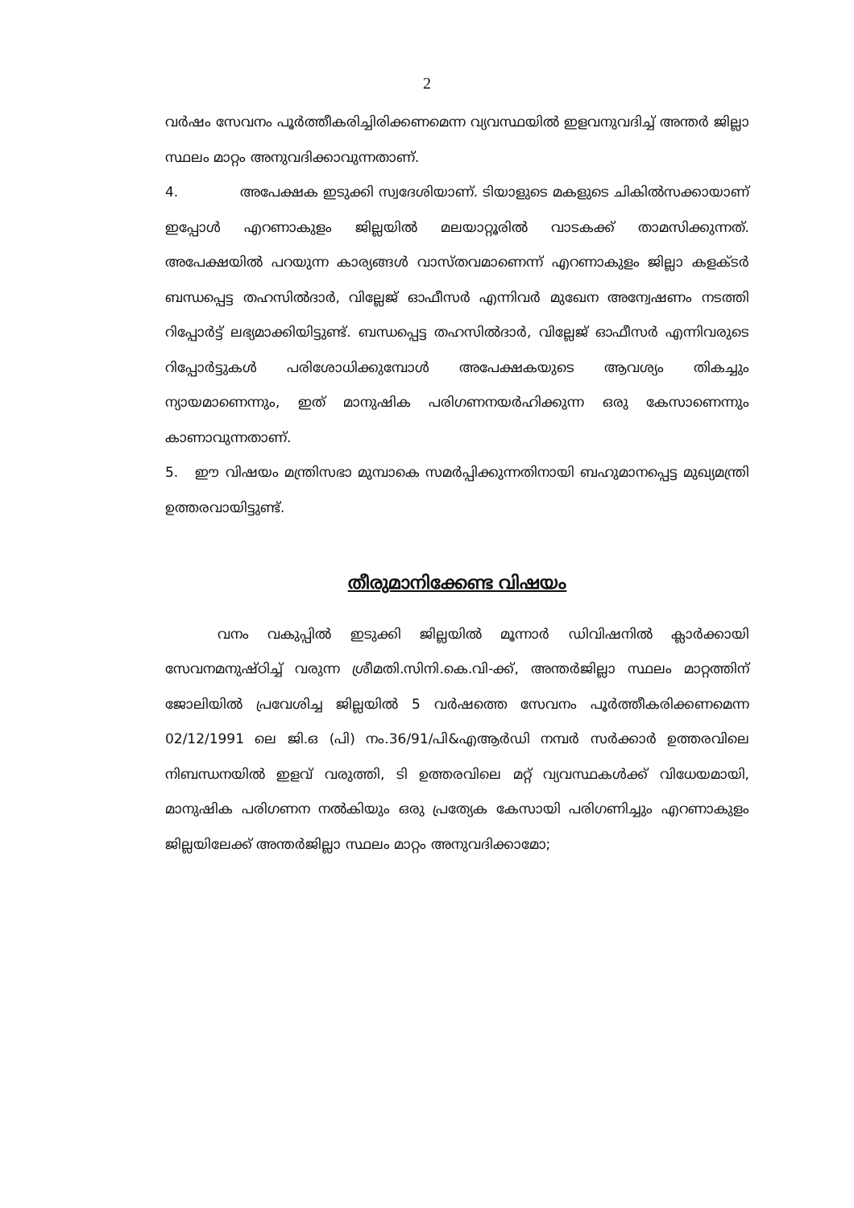2
വർഷം സേവനം പൂർത്തീകരിച്ചിരിക്കണമെന്ന വ്യവസ്ഥയിൽ ഇളവനുവദിച്ച് അന്തർ ജില്ലാ സ്ഥലം മാറ്റം അനുവദിക്കാവുന്നതാണ്.
4. അപേക്ഷക ഇടുക്കി സ്വദേശിയാണ്. ടിയാളുടെ മകളുടെ ചികിൽസക്കായാണ് ഇപ്പോൾ എറണാകുളം ജില്ലയിൽ മലയാറ്റൂരിൽ വാടകക്ക് താമസിക്കുന്നത്. അപേക്ഷയിൽ പറയുന്ന കാര്യങ്ങൾ വാസ്തവമാണെന്ന് എറണാകുളം ജില്ലാ കളക്ടർ ബന്ധപ്പെട്ട തഹസിൽദാർ, വില്ലേജ് ഓഫീസർ എന്നിവർ മുഖേന അന്വേഷണം നടത്തി റിപ്പോർട്ട് ലഭ്യമാക്കിയിട്ടുണ്ട്. ബന്ധപ്പെട്ട തഹസിൽദാർ, വില്ലേജ് ഓഫീസർ എന്നിവരുടെ റിപ്പോർട്ടുകൾ പരിശോധിക്കുമ്പോൾ അപേക്ഷകയുടെ ആവശ്യം തികച്ചും ന്യായമാണെന്നും, ഇത് മാനുഷിക പരിഗണനയർഹിക്കുന്ന ഒരു കേസാണെന്നും കാണാവുന്നതാണ്.
5. ഈ വിഷയം മന്ത്രിസഭാ മുമ്പാകെ സമർപ്പിക്കുന്നതിനായി ബഹുമാനപ്പെട്ട മുഖ്യമന്ത്രി ഉത്തരവായിട്ടുണ്ട്.
തീരുമാനിക്കേണ്ട വിഷയം
വനം വകുപ്പിൽ ഇടുക്കി ജില്ലയിൽ മൂന്നാർ ഡിവിഷനിൽ ക്ലാർക്കായി സേവനമനുഷ്ഠിച്ച് വരുന്ന ശ്രീമതി.സിനി.കെ.വി-ക്ക്, അന്തർജില്ലാ സ്ഥലം മാറ്റത്തിന് ജോലിയിൽ പ്രവേശിച്ച ജില്ലയിൽ 5 വർഷത്തെ സേവനം പൂർത്തീകരിക്കണമെന്ന 02/12/1991 ലെ ജി.ഒ (പി) നം.36/91/പി&എആർഡി നമ്പർ സർക്കാർ ഉത്തരവിലെ നിബന്ധനയിൽ ഇളവ് വരുത്തി, ടി ഉത്തരവിലെ മറ്റ് വ്യവസ്ഥകൾക്ക് വിധേയമായി, മാനുഷിക പരിഗണന നൽകിയും ഒരു പ്രത്യേക കേസായി പരിഗണിച്ചും എറണാകുളം ജില്ലയിലേക്ക് അന്തർജില്ലാ സ്ഥലം മാറ്റം അനുവദിക്കാമോ;